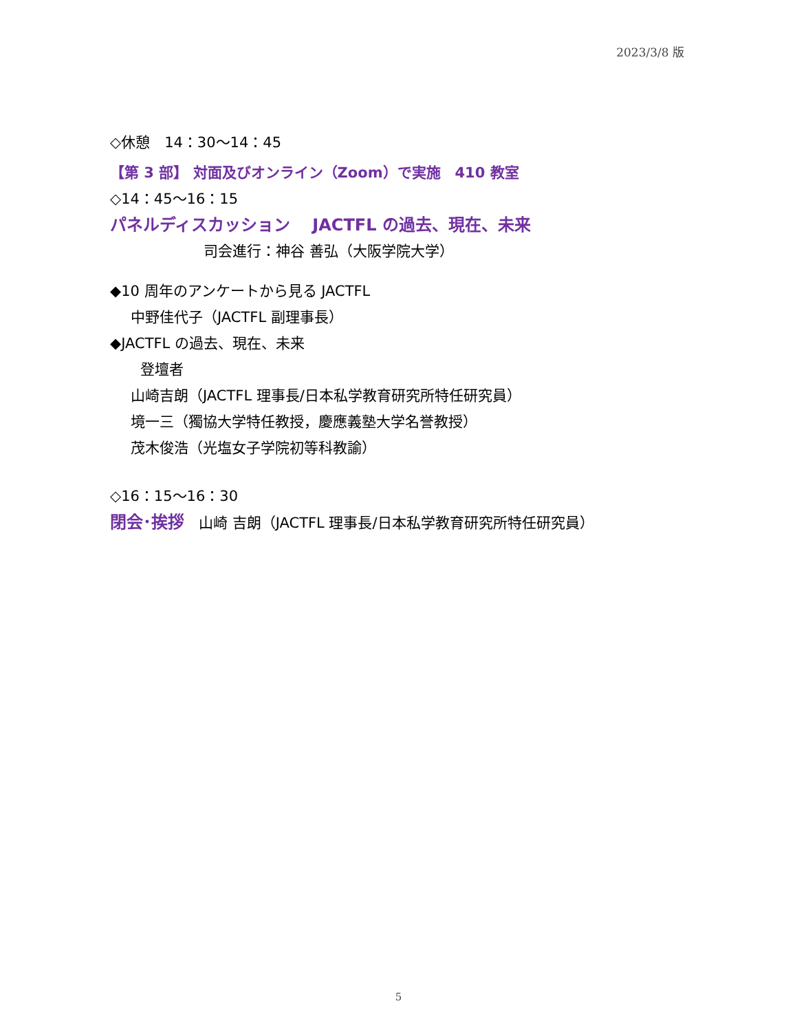2023/3/8 版
◇休憩　14：30～14：45
【第 3 部】 対面及びオンライン（Zoom）で実施　410 教室
◇14：45～16：15
パネルディスカッション　 JACTFL の過去、現在、未来
司会進行：神谷 善弘（大阪学院大学）
◆10 周年のアンケートから見る JACTFL
中野佳代子（JACTFL 副理事長）
◆JACTFL の過去、現在、未来
登壇者
山崎吉朗（JACTFL 理事長/日本私学教育研究所特任研究員）
境一三（獨協大学特任教授，慶應義塾大学名誉教授）
茂木俊浩（光塩女子学院初等科教諭）
◇16：15～16：30
閉会･挨拶　山崎 吉朗（JACTFL 理事長/日本私学教育研究所特任研究員）
5